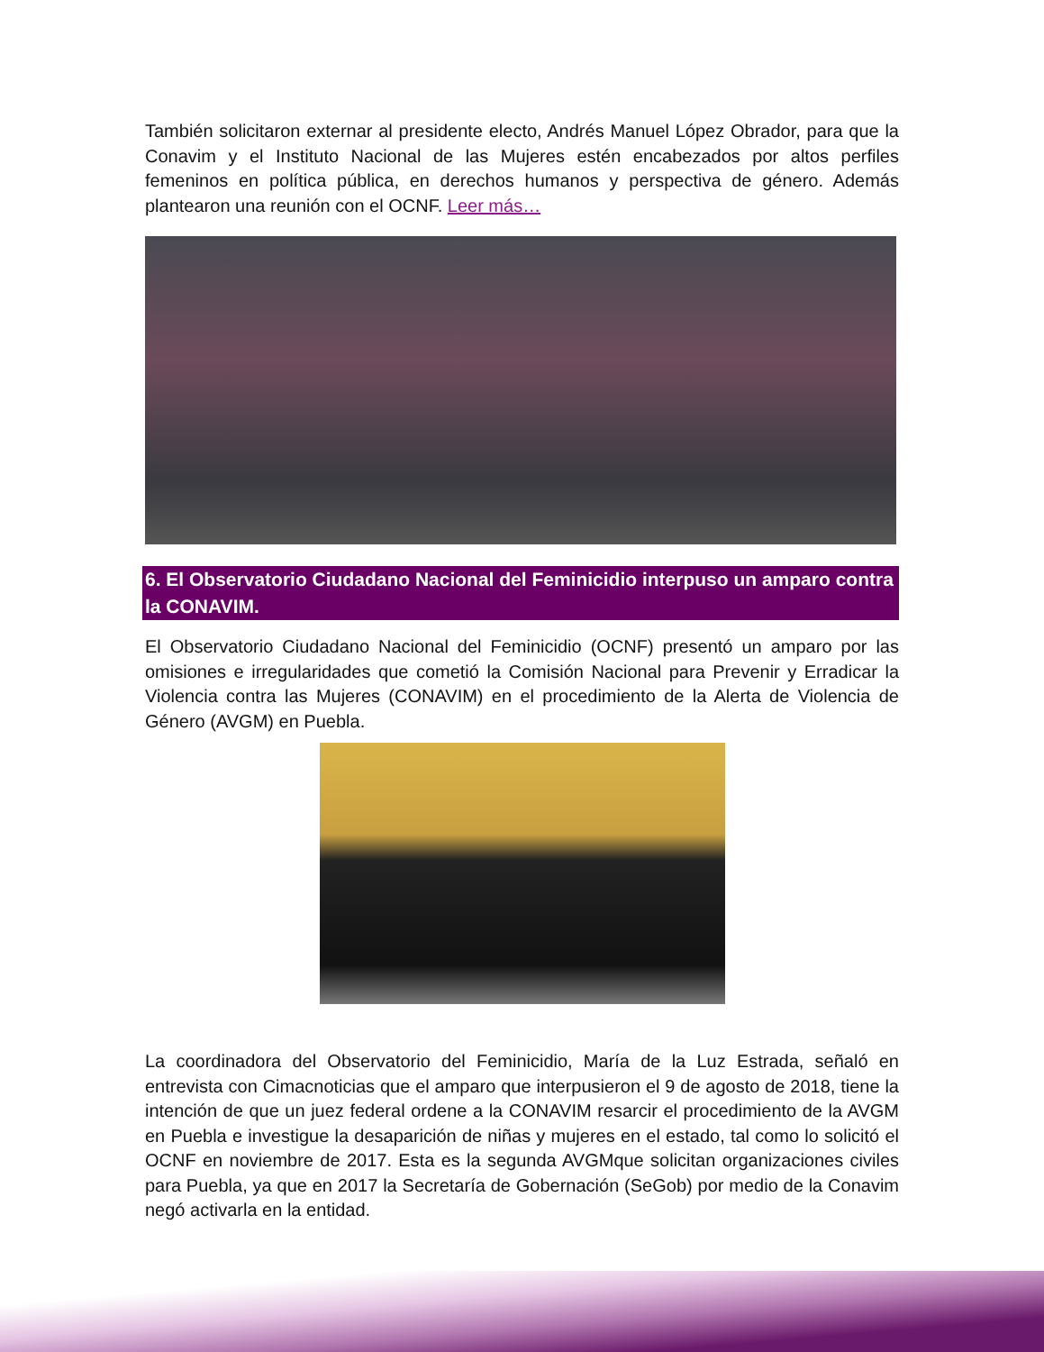También solicitaron externar al presidente electo, Andrés Manuel López Obrador, para que la Conavim y el Instituto Nacional de las Mujeres estén encabezados por altos perfiles femeninos en política pública, en derechos humanos y perspectiva de género. Además plantearon una reunión con el OCNF. Leer más…
6. El Observatorio Ciudadano Nacional del Feminicidio interpuso un amparo contra la CONAVIM.
El Observatorio Ciudadano Nacional del Feminicidio (OCNF) presentó un amparo por las omisiones e irregularidades que cometió la Comisión Nacional para Prevenir y Erradicar la Violencia contra las Mujeres (CONAVIM) en el procedimiento de la Alerta de Violencia de Género (AVGM) en Puebla.
La coordinadora del Observatorio del Feminicidio, María de la Luz Estrada, señaló en entrevista con Cimacnoticias que el amparo que interpusieron el 9 de agosto de 2018, tiene la intención de que un juez federal ordene a la CONAVIM resarcir el procedimiento de la AVGM en Puebla e investigue la desaparición de niñas y mujeres en el estado, tal como lo solicitó el OCNF en noviembre de 2017. Esta es la segunda AVGMque solicitan organizaciones civiles para Puebla, ya que en 2017 la Secretaría de Gobernación (SeGob) por medio de la Conavim negó activarla en la entidad.